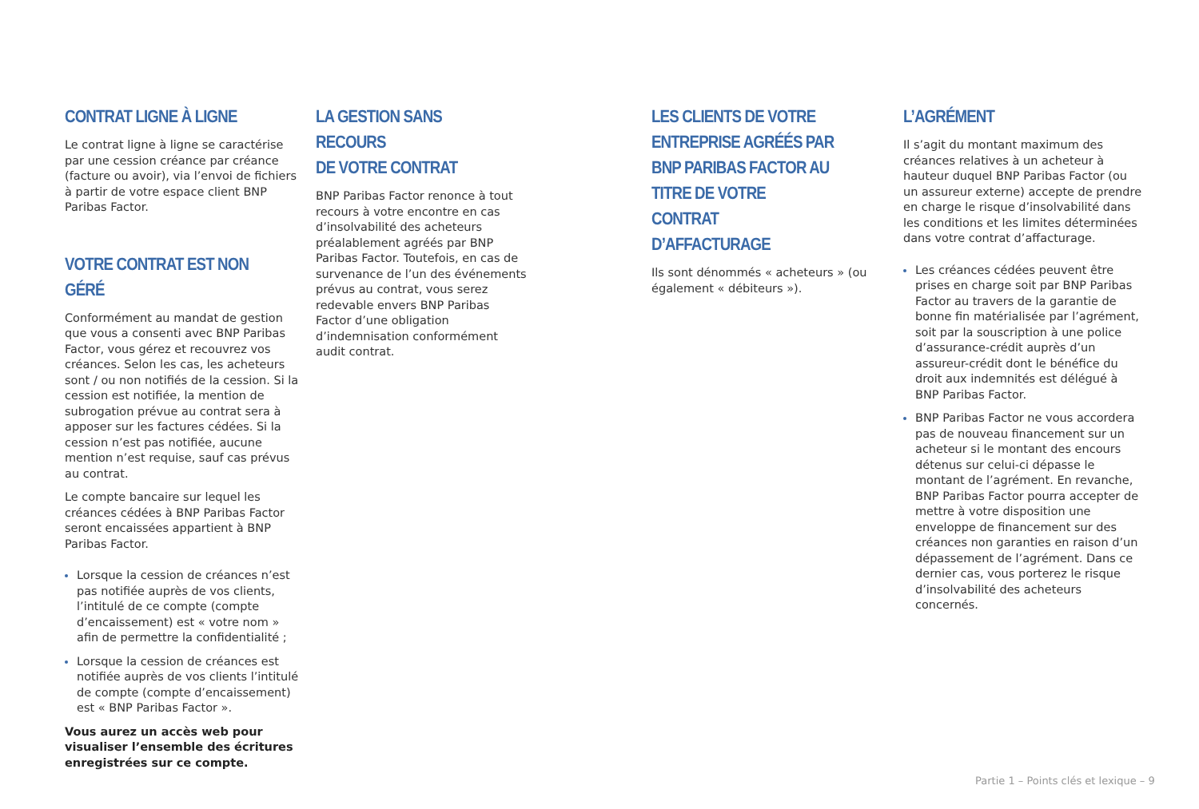CONTRAT LIGNE À LIGNE
Le contrat ligne à ligne se caractérise par une cession créance par créance (facture ou avoir), via l’envoi de fichiers à partir de votre espace client BNP Paribas Factor.
VOTRE CONTRAT EST NON GÉRÉ
Conformément au mandat de gestion que vous a consenti avec BNP Paribas Factor, vous gérez et recouvrez vos créances. Selon les cas, les acheteurs sont / ou non notifiés de la cession. Si la cession est notifiée, la mention de subrogation prévue au contrat sera à apposer sur les factures cédées. Si la cession n’est pas notifiée, aucune mention n’est requise, sauf cas prévus au contrat.
Le compte bancaire sur lequel les créances cédées à BNP Paribas Factor seront encaissées appartient à BNP Paribas Factor.
Lorsque la cession de créances n’est pas notifiée auprès de vos clients, l’intitulé de ce compte (compte d’encaissement) est « votre nom » afin de permettre la confidentialité ;
Lorsque la cession de créances est notifiée auprès de vos clients l’intitulé de compte (compte d’encaissement) est « BNP Paribas Factor ».
Vous aurez un accès web pour visualiser l’ensemble des écritures enregistrées sur ce compte.
LA GESTION SANS RECOURS
DE VOTRE CONTRAT
BNP Paribas Factor renonce à tout recours à votre encontre en cas d’insolvabilité des acheteurs préalablement agréés par BNP Paribas Factor. Toutefois, en cas de survenance de l’un des événements prévus au contrat, vous serez redevable envers BNP Paribas Factor d’une obligation d’indemnisation conformément audit contrat.
LES CLIENTS DE VOTRE ENTREPRISE AGRÉÉS PAR BNP PARIBAS FACTOR AU TITRE DE VOTRE CONTRAT D’AFFACTURAGE
Ils sont dénommés « acheteurs » (ou également « débiteurs »).
L’AGRÉMENT
Il s’agit du montant maximum des créances relatives à un acheteur à hauteur duquel BNP Paribas Factor (ou un assureur externe) accepte de prendre en charge le risque d’insolvabilité dans les conditions et les limites déterminées dans votre contrat d’affacturage.
Les créances cédées peuvent être prises en charge soit par BNP Paribas Factor au travers de la garantie de bonne fin matérialisée par l’agrément, soit par la souscription à une police d’assurance-crédit auprès d’un assureur-crédit dont le bénéfice du droit aux indemnités est délégué à BNP Paribas Factor.
BNP Paribas Factor ne vous accordera pas de nouveau financement sur un acheteur si le montant des encours détenus sur celui-ci dépasse le montant de l’agrément. En revanche, BNP Paribas Factor pourra accepter de mettre à votre disposition une enveloppe de financement sur des créances non garanties en raison d’un dépassement de l’agrément. Dans ce dernier cas, vous porterez le risque d’insolvabilité des acheteurs concernés.
Partie 1 – Points clés et lexique – 9